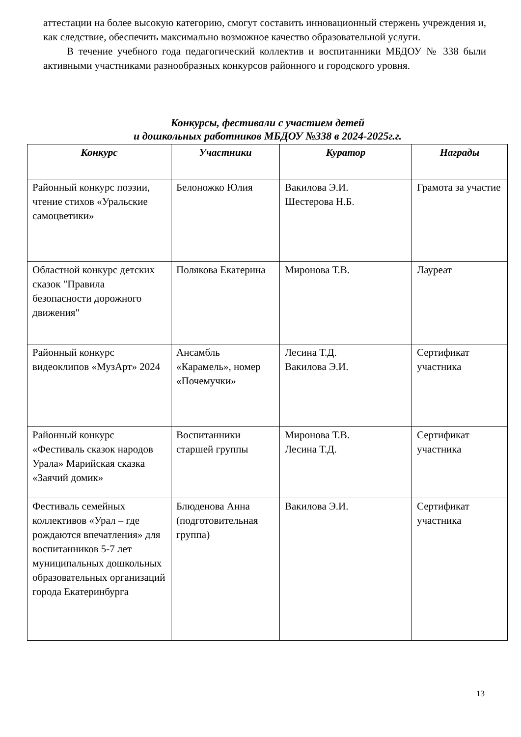аттестации на более высокую категорию, смогут составить инновационный стержень учреждения и, как следствие, обеспечить максимально возможное качество образовательной услуги.
В течение учебного года педагогический коллектив и воспитанники МБДОУ № 338 были активными участниками разнообразных конкурсов районного и городского уровня.
Конкурсы, фестивали с участием детей
и дошкольных работников МБДОУ №338 в 2024-2025г.г.
| Конкурс | Участники | Куратор | Награды |
| --- | --- | --- | --- |
| Районный конкурс поэзии, чтение стихов «Уральские самоцветики» | Белоножко Юлия | Вакилова Э.И. Шестерова Н.Б. | Грамота за участие |
| Областной конкурс детских сказок "Правила безопасности дорожного движения" | Полякова Екатерина | Миронова Т.В. | Лауреат |
| Районный конкурс видеоклипов «МузАрт» 2024 | Ансамбль «Карамель», номер «Почемучки» | Лесина Т.Д. Вакилова Э.И. | Сертификат участника |
| Районный конкурс «Фестиваль сказок народов Урала» Марийская сказка «Заячий домик» | Воспитанники старшей группы | Миронова Т.В. Лесина Т.Д. | Сертификат участника |
| Фестиваль семейных коллективов «Урал – где рождаются впечатления» для воспитанников 5-7 лет муниципальных дошкольных образовательных организаций города Екатеринбурга | Блюденова Анна (подготовительная группа) | Вакилова Э.И. | Сертификат участника |
13